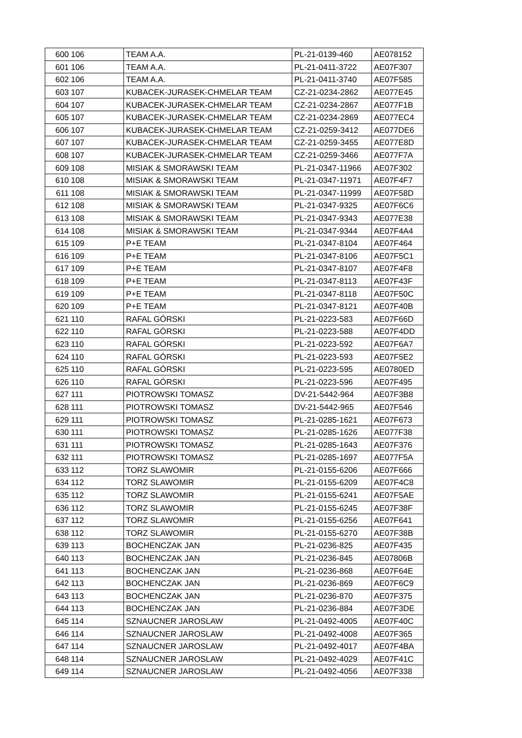| 600 | 106 | TEAM A.A. | PL-21-0139-460 | AE078152 |
| 601 | 106 | TEAM A.A. | PL-21-0411-3722 | AE07F307 |
| 602 | 106 | TEAM A.A. | PL-21-0411-3740 | AE07F585 |
| 603 | 107 | KUBACEK-JURASEK-CHMELAR TEAM | CZ-21-0234-2862 | AE077E45 |
| 604 | 107 | KUBACEK-JURASEK-CHMELAR TEAM | CZ-21-0234-2867 | AE077F1B |
| 605 | 107 | KUBACEK-JURASEK-CHMELAR TEAM | CZ-21-0234-2869 | AE077EC4 |
| 606 | 107 | KUBACEK-JURASEK-CHMELAR TEAM | CZ-21-0259-3412 | AE077DE6 |
| 607 | 107 | KUBACEK-JURASEK-CHMELAR TEAM | CZ-21-0259-3455 | AE077E8D |
| 608 | 107 | KUBACEK-JURASEK-CHMELAR TEAM | CZ-21-0259-3466 | AE077F7A |
| 609 | 108 | MISIAK & SMORAWSKI TEAM | PL-21-0347-11966 | AE07F302 |
| 610 | 108 | MISIAK & SMORAWSKI TEAM | PL-21-0347-11971 | AE07F4F7 |
| 611 | 108 | MISIAK & SMORAWSKI TEAM | PL-21-0347-11999 | AE07F58D |
| 612 | 108 | MISIAK & SMORAWSKI TEAM | PL-21-0347-9325 | AE07F6C6 |
| 613 | 108 | MISIAK & SMORAWSKI TEAM | PL-21-0347-9343 | AE077E38 |
| 614 | 108 | MISIAK & SMORAWSKI TEAM | PL-21-0347-9344 | AE07F4A4 |
| 615 | 109 | P+E TEAM | PL-21-0347-8104 | AE07F464 |
| 616 | 109 | P+E TEAM | PL-21-0347-8106 | AE07F5C1 |
| 617 | 109 | P+E TEAM | PL-21-0347-8107 | AE07F4F8 |
| 618 | 109 | P+E TEAM | PL-21-0347-8113 | AE07F43F |
| 619 | 109 | P+E TEAM | PL-21-0347-8118 | AE07F50C |
| 620 | 109 | P+E TEAM | PL-21-0347-8121 | AE07F40B |
| 621 | 110 | RAFAL GÓRSKI | PL-21-0223-583 | AE07F66D |
| 622 | 110 | RAFAL GÓRSKI | PL-21-0223-588 | AE07F4DD |
| 623 | 110 | RAFAL GÓRSKI | PL-21-0223-592 | AE07F6A7 |
| 624 | 110 | RAFAL GÓRSKI | PL-21-0223-593 | AE07F5E2 |
| 625 | 110 | RAFAL GÓRSKI | PL-21-0223-595 | AE0780ED |
| 626 | 110 | RAFAL GÓRSKI | PL-21-0223-596 | AE07F495 |
| 627 | 111 | PIOTROWSKI TOMASZ | DV-21-5442-964 | AE07F3B8 |
| 628 | 111 | PIOTROWSKI TOMASZ | DV-21-5442-965 | AE07F546 |
| 629 | 111 | PIOTROWSKI TOMASZ | PL-21-0285-1621 | AE07F673 |
| 630 | 111 | PIOTROWSKI TOMASZ | PL-21-0285-1626 | AE077F38 |
| 631 | 111 | PIOTROWSKI TOMASZ | PL-21-0285-1643 | AE07F376 |
| 632 | 111 | PIOTROWSKI TOMASZ | PL-21-0285-1697 | AE077F5A |
| 633 | 112 | TORZ SLAWOMIR | PL-21-0155-6206 | AE07F666 |
| 634 | 112 | TORZ SLAWOMIR | PL-21-0155-6209 | AE07F4C8 |
| 635 | 112 | TORZ SLAWOMIR | PL-21-0155-6241 | AE07F5AE |
| 636 | 112 | TORZ SLAWOMIR | PL-21-0155-6245 | AE07F38F |
| 637 | 112 | TORZ SLAWOMIR | PL-21-0155-6256 | AE07F641 |
| 638 | 112 | TORZ SLAWOMIR | PL-21-0155-6270 | AE07F38B |
| 639 | 113 | BOCHENCZAK JAN | PL-21-0236-825 | AE07F435 |
| 640 | 113 | BOCHENCZAK JAN | PL-21-0236-845 | AE07806B |
| 641 | 113 | BOCHENCZAK JAN | PL-21-0236-868 | AE07F64E |
| 642 | 113 | BOCHENCZAK JAN | PL-21-0236-869 | AE07F6C9 |
| 643 | 113 | BOCHENCZAK JAN | PL-21-0236-870 | AE07F375 |
| 644 | 113 | BOCHENCZAK JAN | PL-21-0236-884 | AE07F3DE |
| 645 | 114 | SZNAUCNER JAROSLAW | PL-21-0492-4005 | AE07F40C |
| 646 | 114 | SZNAUCNER JAROSLAW | PL-21-0492-4008 | AE07F365 |
| 647 | 114 | SZNAUCNER JAROSLAW | PL-21-0492-4017 | AE07F4BA |
| 648 | 114 | SZNAUCNER JAROSLAW | PL-21-0492-4029 | AE07F41C |
| 649 | 114 | SZNAUCNER JAROSLAW | PL-21-0492-4056 | AE07F338 |